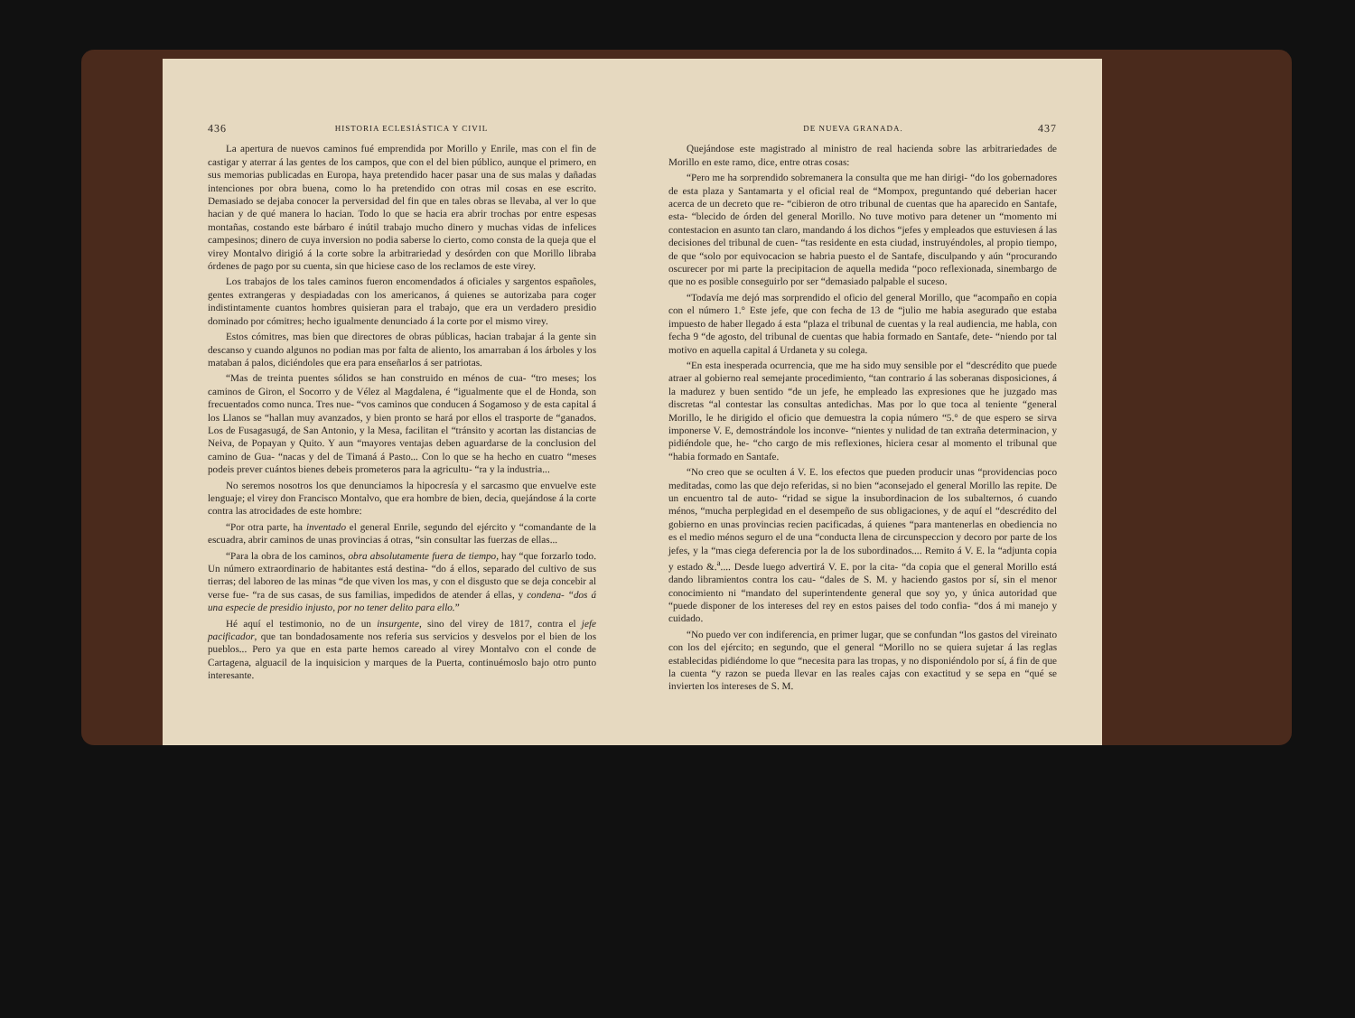436 HISTORIA ECLESIÁSTICA Y CIVIL
La apertura de nuevos caminos fué emprendida por Morillo y Enrile, mas con el fin de castigar y aterrar á las gentes de los campos, que con el del bien público, aunque el primero, en sus memorias publicadas en Europa, haya pretendido hacer pasar una de sus malas y dañadas intenciones por obra buena, como lo ha pretendido con otras mil cosas en ese escrito. Demasiado se dejaba conocer la perversidad del fin que en tales obras se llevaba, al ver lo que hacian y de qué manera lo hacian. Todo lo que se hacia era abrir trochas por entre espesas montañas, costando este bárbaro é inútil trabajo mucho dinero y muchas vidas de infelices campesinos; dinero de cuya inversion no podia saberse lo cierto, como consta de la queja que el virey Montalvo dirigió á la corte sobre la arbitrariedad y desórden con que Morillo libraba órdenes de pago por su cuenta, sin que hiciese caso de los reclamos de este virey.
Los trabajos de los tales caminos fueron encomendados á oficiales y sargentos españoles, gentes extrangeras y despiadadas con los americanos, á quienes se autorizaba para coger indistintamente cuantos hombres quisieran para el trabajo, que era un verdadero presidio dominado por cómitres; hecho igualmente denunciado á la corte por el mismo virey.
Estos cómitres, mas bien que directores de obras públicas, hacian trabajar á la gente sin descanso y cuando algunos no podian mas por falta de aliento, los amarraban á los árboles y los mataban á palos, diciéndoles que era para enseñarlos á ser patriotas.
“Mas de treinta puentes sólidos se han construido en ménos de cua- “tro meses; los caminos de Giron, el Socorro y de Vélez al Magdalena, é “igualmente que el de Honda, son frecuentados como nunca. Tres nue- “vos caminos que conducen á Sogamoso y de esta capital á los Llanos se “hallan muy avanzados, y bien pronto se hará por ellos el trasporte de “ganados. Los de Fusagasugá, de San Antonio, y la Mesa, facilitan el “tránsito y acortan las distancias de Neiva, de Popayan y Quito. Y aun “mayores ventajas deben aguardarse de la conclusion del camino de Gua- “nacas y del de Timaná á Pasto... Con lo que se ha hecho en cuatro “meses podeis prever cuántos bienes debeis prometeros para la agricultu- “ra y la industria...
No seremos nosotros los que denunciamos la hipocresía y el sarcasmo que envuelve este lenguaje; el virey don Francisco Montalvo, que era hombre de bien, decia, quejándose á la corte contra las atrocidades de este hombre:
“Por otra parte, ha inventado el general Enrile, segundo del ejército y “comandante de la escuadra, abrir caminos de unas provincias á otras, “sin consultar las fuerzas de ellas...
“Para la obra de los caminos, obra absolutamente fuera de tiempo, hay “que forzarlo todo. Un número extraordinario de habitantes está destina- “do á ellos, separado del cultivo de sus tierras; del laboreo de las minas “de que viven los mas, y con el disgusto que se deja concebir al verse fue- “ra de sus casas, de sus familias, impedidos de atender á ellas, y condena- “dos á una especie de presidio injusto, por no tener delito para ello.”
Hé aquí el testimonio, no de un insurgente, sino del virey de 1817, contra el jefe pacificador, que tan bondadosamente nos referia sus servicios y desvelos por el bien de los pueblos... Pero ya que en esta parte hemos careado al virey Montalvo con el conde de Cartagena, alguacil de la inquisicion y marques de la Puerta, continuémoslo bajo otro punto interesante.
DE NUEVA GRANADA. 437
Quejándose este magistrado al ministro de real hacienda sobre las arbitrariedades de Morillo en este ramo, dice, entre otras cosas:
“Pero me ha sorprendido sobremanera la consulta que me han dirigi- “do los gobernadores de esta plaza y Santamarta y el oficial real de “Mompox, preguntando qué deberian hacer acerca de un decreto que re- “cibieron de otro tribunal de cuentas que ha aparecido en Santafe, esta- “blecido de órden del general Morillo. No tuve motivo para detener un “momento mi contestacion en asunto tan claro, mandando á los dichos “jefes y empleados que estuviesen á las decisiones del tribunal de cuen- “tas residente en esta ciudad, instruyéndoles, al propio tiempo, de que “solo por equivocacion se habria puesto el de Santafe, disculpando y aún “procurando oscurecer por mi parte la precipitacion de aquella medida “poco reflexionada, sinembargo de que no es posible conseguirlo por ser “demasiado palpable el suceso.
“Todavía me dejó mas sorprendido el oficio del general Morillo, que “acompaño en copia con el número 1.° Este jefe, que con fecha de 13 de “julio me habia asegurado que estaba impuesto de haber llegado á esta “plaza el tribunal de cuentas y la real audiencia, me habla, con fecha 9 “de agosto, del tribunal de cuentas que habia formado en Santafe, dete- “niendo por tal motivo en aquella capital á Urdaneta y su colega.
“En esta inesperada ocurrencia, que me ha sido muy sensible por el “descrédito que puede atraer al gobierno real semejante procedimiento, “tan contrario á las soberanas disposiciones, á la madurez y buen sentido “de un jefe, he empleado las expresiones que he juzgado mas discretas “al contestar las consultas antedichas. Mas por lo que toca al teniente “general Morillo, le he dirigido el oficio que demuestra la copia número “5.° de que espero se sirva imponerse V. E, demostrándole los inconve- “nientes y nulidad de tan extraña determinacion, y pidiéndole que, he- “cho cargo de mis reflexiones, hiciera cesar al momento el tribunal que “habia formado en Santafe.
“No creo que se oculten á V. E. los efectos que pueden producir unas “providencias poco meditadas, como las que dejo referidas, si no bien “aconsejado el general Morillo las repite. De un encuentro tal de auto- “ridad se sigue la insubordinacion de los subalternos, ó cuando ménos, “mucha perplegidad en el desempeño de sus obligaciones, y de aquí el “descrédito del gobierno en unas provincias recien pacificadas, á quienes “para mantenerlas en obediencia no es el medio ménos seguro el de una “conducta llena de circunspeccion y decoro por parte de los jefes, y la “mas ciega deferencia por la de los subordinados.... Remito á V. E. la “adjunta copia y estado &.<sup>a</sup>.... Desde luego advertirá V. E. por la cita- “da copia que el general Morillo está dando libramientos contra los cau- “dales de S. M. y haciendo gastos por sí, sin el menor conocimiento ni “mandato del superintendente general que soy yo, y única autoridad que “puede disponer de los intereses del rey en estos paises del todo confia- “dos á mi manejo y cuidado.
“No puedo ver con indiferencia, en primer lugar, que se confundan “los gastos del vireinato con los del ejército; en segundo, que el general “Morillo no se quiera sujetar á las reglas establecidas pidiéndome lo que “necesita para las tropas, y no disponiéndolo por sí, á fin de que la cuenta “y razon se pueda llevar en las reales cajas con exactitud y se sepa en “qué se invierten los intereses de S. M.